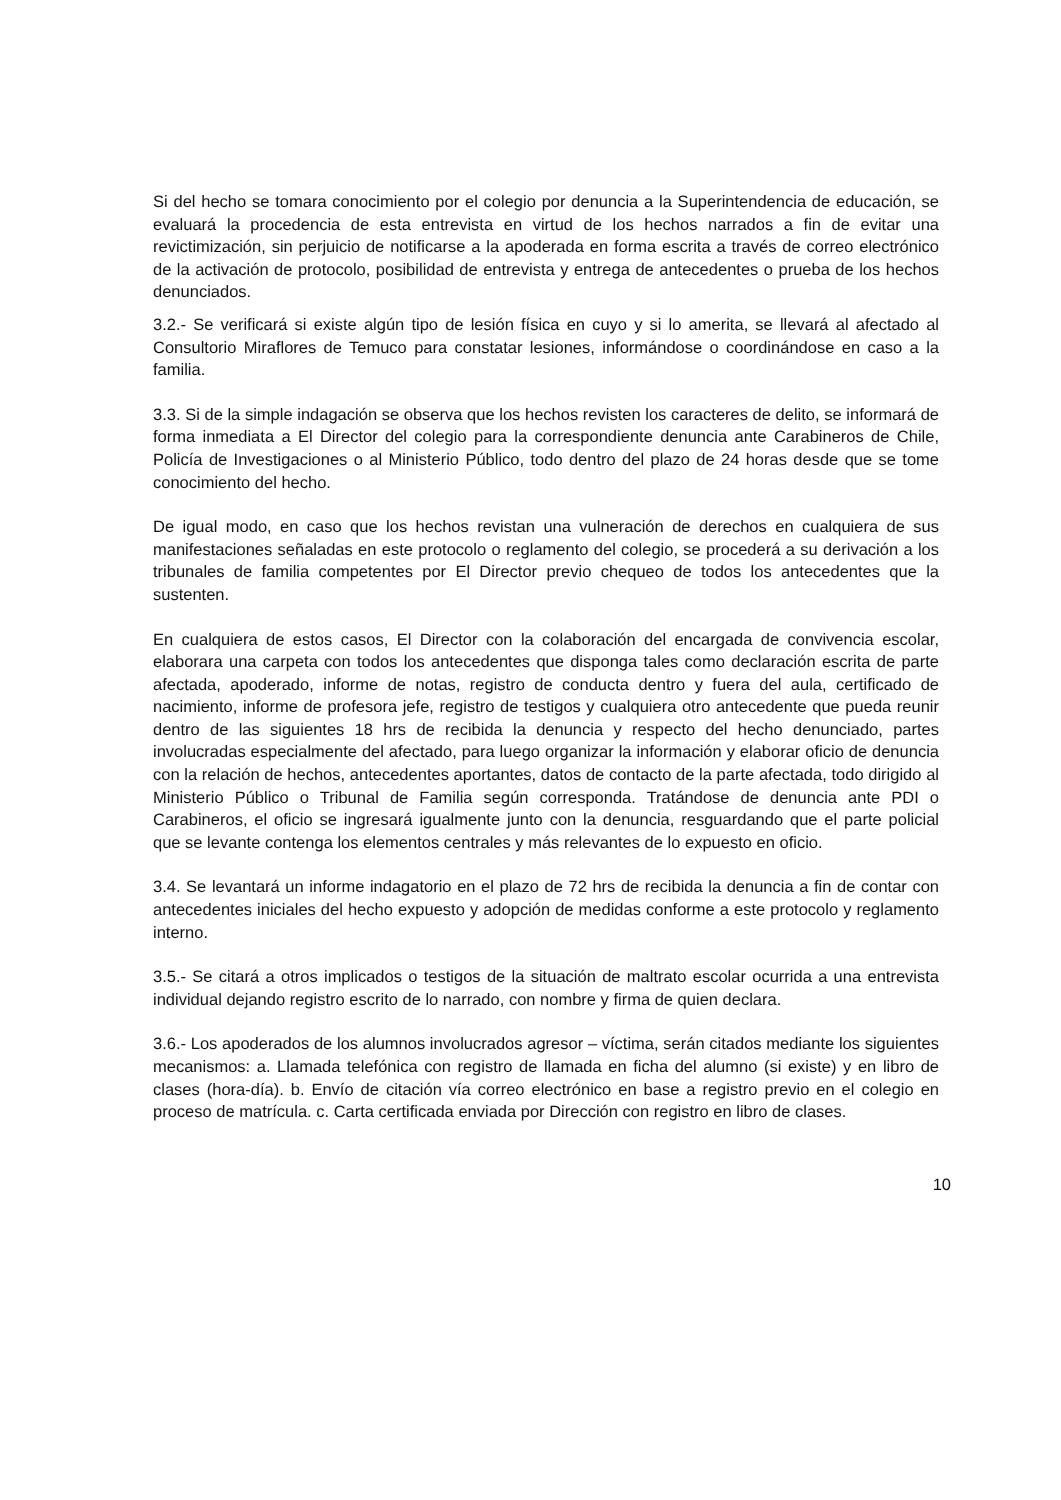Si del hecho se tomara conocimiento por el colegio por denuncia a la Superintendencia de educación, se evaluará la procedencia de esta entrevista en virtud de los hechos narrados a fin de evitar una revictimización, sin perjuicio de notificarse a la apoderada en forma escrita a través de correo electrónico de la activación de protocolo, posibilidad de entrevista y entrega de antecedentes o prueba de los hechos denunciados.
3.2.- Se verificará si existe algún tipo de lesión física en cuyo y si lo amerita, se llevará al afectado al Consultorio Miraflores de Temuco para constatar lesiones, informándose o coordinándose en caso a la familia.
3.3. Si de la simple indagación se observa que los hechos revisten los caracteres de delito, se informará de forma inmediata a El Director del colegio para la correspondiente denuncia ante Carabineros de Chile, Policía de Investigaciones o al Ministerio Público, todo dentro del plazo de 24 horas desde que se tome conocimiento del hecho.
De igual modo, en caso que los hechos revistan una vulneración de derechos en cualquiera de sus manifestaciones señaladas en este protocolo o reglamento del colegio, se procederá a su derivación a los tribunales de familia competentes por El Director previo chequeo de todos los antecedentes que la sustenten.
En cualquiera de estos casos, El Director con la colaboración del encargada de convivencia escolar, elaborara una carpeta con todos los antecedentes que disponga tales como declaración escrita de parte afectada, apoderado, informe de notas, registro de conducta dentro y fuera del aula, certificado de nacimiento, informe de profesora jefe, registro de testigos y cualquiera otro antecedente que pueda reunir dentro de las siguientes 18 hrs de recibida la denuncia y respecto del hecho denunciado, partes involucradas especialmente del afectado, para luego organizar la información y elaborar oficio de denuncia con la relación de hechos, antecedentes aportantes, datos de contacto de la parte afectada, todo dirigido al Ministerio Público o Tribunal de Familia según corresponda. Tratándose de denuncia ante PDI o Carabineros, el oficio se ingresará igualmente junto con la denuncia, resguardando que el parte policial que se levante contenga los elementos centrales y más relevantes de lo expuesto en oficio.
3.4. Se levantará un informe indagatorio en el plazo de 72 hrs de recibida la denuncia a fin de contar con antecedentes iniciales del hecho expuesto y adopción de medidas conforme a este protocolo y reglamento interno.
3.5.- Se citará a otros implicados o testigos de la situación de maltrato escolar ocurrida a una entrevista individual dejando registro escrito de lo narrado, con nombre y firma de quien declara.
3.6.- Los apoderados de los alumnos involucrados agresor – víctima, serán citados mediante los siguientes mecanismos: a. Llamada telefónica con registro de llamada en ficha del alumno (si existe) y en libro de clases (hora-día). b. Envío de citación vía correo electrónico en base a registro previo en el colegio en proceso de matrícula. c. Carta certificada enviada por Dirección con registro en libro de clases.
10